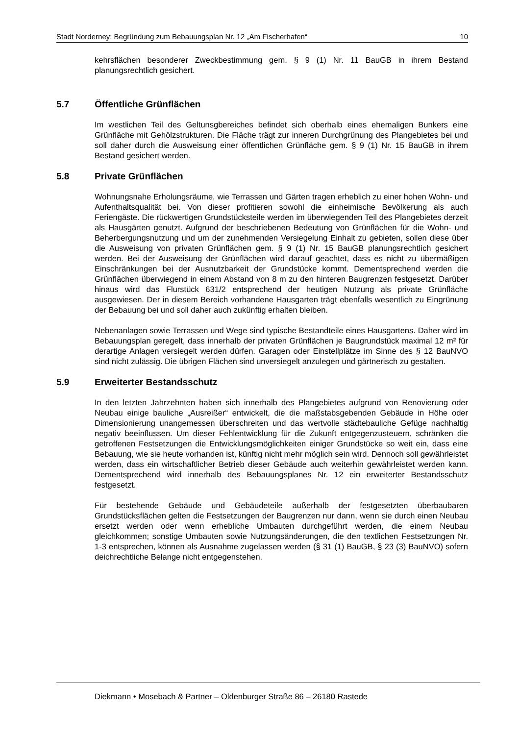Stadt Norderney: Begründung zum Bebauungsplan Nr. 12 „Am Fischerhafen“10
kehrsflächen besonderer Zweckbestimmung gem. § 9 (1) Nr. 11 BauGB in ihrem Bestand planungsrechtlich gesichert.
5.7 Öffentliche Grünflächen
Im westlichen Teil des Geltunsgbereiches befindet sich oberhalb eines ehemaligen Bunkers eine Grünfläche mit Gehölzstrukturen. Die Fläche trägt zur inneren Durchgrünung des Plangebietes bei und soll daher durch die Ausweisung einer öffentlichen Grünfläche gem. § 9 (1) Nr. 15 BauGB in ihrem Bestand gesichert werden.
5.8 Private Grünflächen
Wohnungsnahe Erholungsräume, wie Terrassen und Gärten tragen erheblich zu einer hohen Wohn- und Aufenthaltsqualität bei. Von dieser profitieren sowohl die einheimische Bevölkerung als auch Feriengäste. Die rückwertigen Grundstücksteile werden im überwiegenden Teil des Plangebietes derzeit als Hausgärten genutzt. Aufgrund der beschriebenen Bedeutung von Grünflächen für die Wohn- und Beherbergungsnutzung und um der zunehmenden Versiegelung Einhalt zu gebieten, sollen diese über die Ausweisung von privaten Grünflächen gem. § 9 (1) Nr. 15 BauGB planungsrechtlich gesichert werden. Bei der Ausweisung der Grünflächen wird darauf geachtet, dass es nicht zu übermäßigen Einschränkungen bei der Ausnutzbarkeit der Grundstücke kommt. Dementsprechend werden die Grünflächen überwiegend in einem Abstand von 8 m zu den hinteren Baugrenzen festgesetzt. Darüber hinaus wird das Flurstück 631/2 entsprechend der heutigen Nutzung als private Grünfläche ausgewiesen. Der in diesem Bereich vorhandene Hausgarten trägt ebenfalls wesentlich zu Eingrünung der Bebauung bei und soll daher auch zukünftig erhalten bleiben.
Nebenanlagen sowie Terrassen und Wege sind typische Bestandteile eines Hausgartens. Daher wird im Bebauungsplan geregelt, dass innerhalb der privaten Grünflächen je Baugrundstück maximal 12 m² für derartige Anlagen versiegelt werden dürfen. Garagen oder Einstellplätze im Sinne des § 12 BauNVO sind nicht zulässig. Die übrigen Flächen sind unversiegelt anzulegen und gärtnerisch zu gestalten.
5.9 Erweiterter Bestandsschutz
In den letzten Jahrzehnten haben sich innerhalb des Plangebietes aufgrund von Renovierung oder Neubau einige bauliche „Ausreißer“ entwickelt, die die maßstabsgebenden Gebäude in Höhe oder Dimensionierung unangemessen überschreiten und das wertvolle städtebauliche Gefüge nachhaltig negativ beeinflussen. Um dieser Fehlentwicklung für die Zukunft entgegenzusteuern, schränken die getroffenen Festsetzungen die Entwicklungsmöglichkeiten einiger Grundstücke so weit ein, dass eine Bebauung, wie sie heute vorhanden ist, künftig nicht mehr möglich sein wird. Dennoch soll gewährleistet werden, dass ein wirtschaftlicher Betrieb dieser Gebäude auch weiterhin gewährleistet werden kann. Dementsprechend wird innerhalb des Bebauungsplanes Nr. 12 ein erweiterter Bestandsschutz festgesetzt.
Für bestehende Gebäude und Gebäudeteile außerhalb der festgesetzten überbaubaren Grundstücksflächen gelten die Festsetzungen der Baugrenzen nur dann, wenn sie durch einen Neubau ersetzt werden oder wenn erhebliche Umbauten durchgeführt werden, die einem Neubau gleichkommen; sonstige Umbauten sowie Nutzungsänderungen, die den textlichen Festsetzungen Nr. 1-3 entsprechen, können als Ausnahme zugelassen werden (§ 31 (1) BauGB, § 23 (3) BauNVO) sofern deichrechtliche Belange nicht entgegenstehen.
Diekmann • Mosebach & Partner – Oldenburger Straße 86 – 26180 Rastede